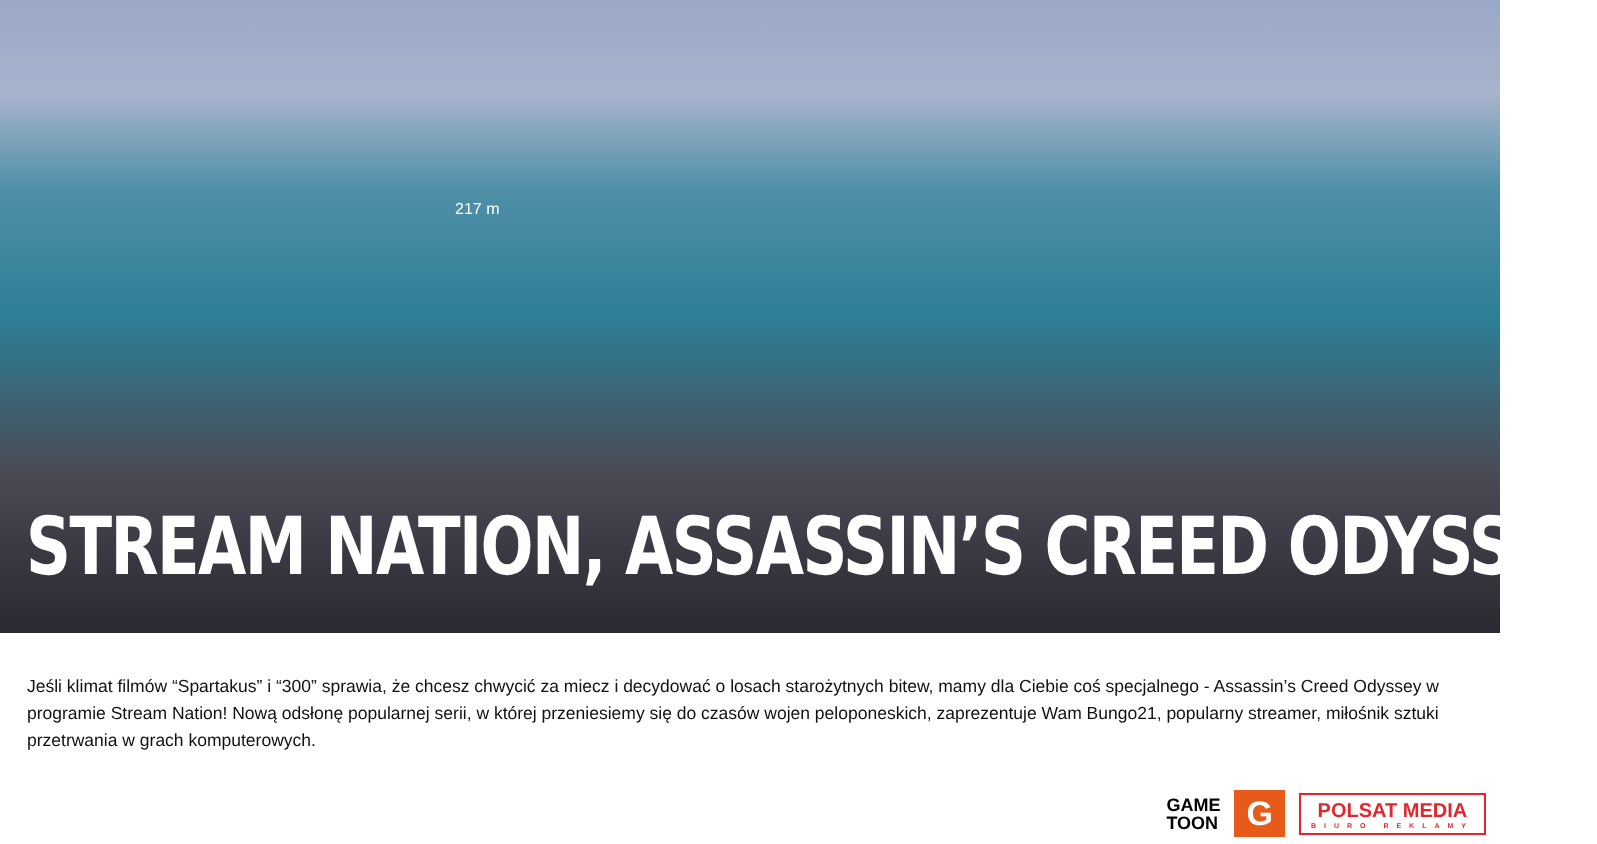217 m
STREAM NATION, ASSASSIN’S CREED ODYSSEY
Jeśli klimat filmów “Spartakus” i “300” sprawia, że chcesz chwycić za miecz i decydować o losach starożytnych bitew, mamy dla Ciebie coś specjalnego - Assassin’s Creed Odyssey w programie Stream Nation! Nową odsłonę popularnej serii, w której przeniesiemy się do czasów wojen peloponeskich, zaprezentuje Wam Bungo21, popularny streamer, miłośnik sztuki przetrwania w grach komputerowych.
GAME
TOON
G
POLSAT MEDIA
BIURO REKLAMY